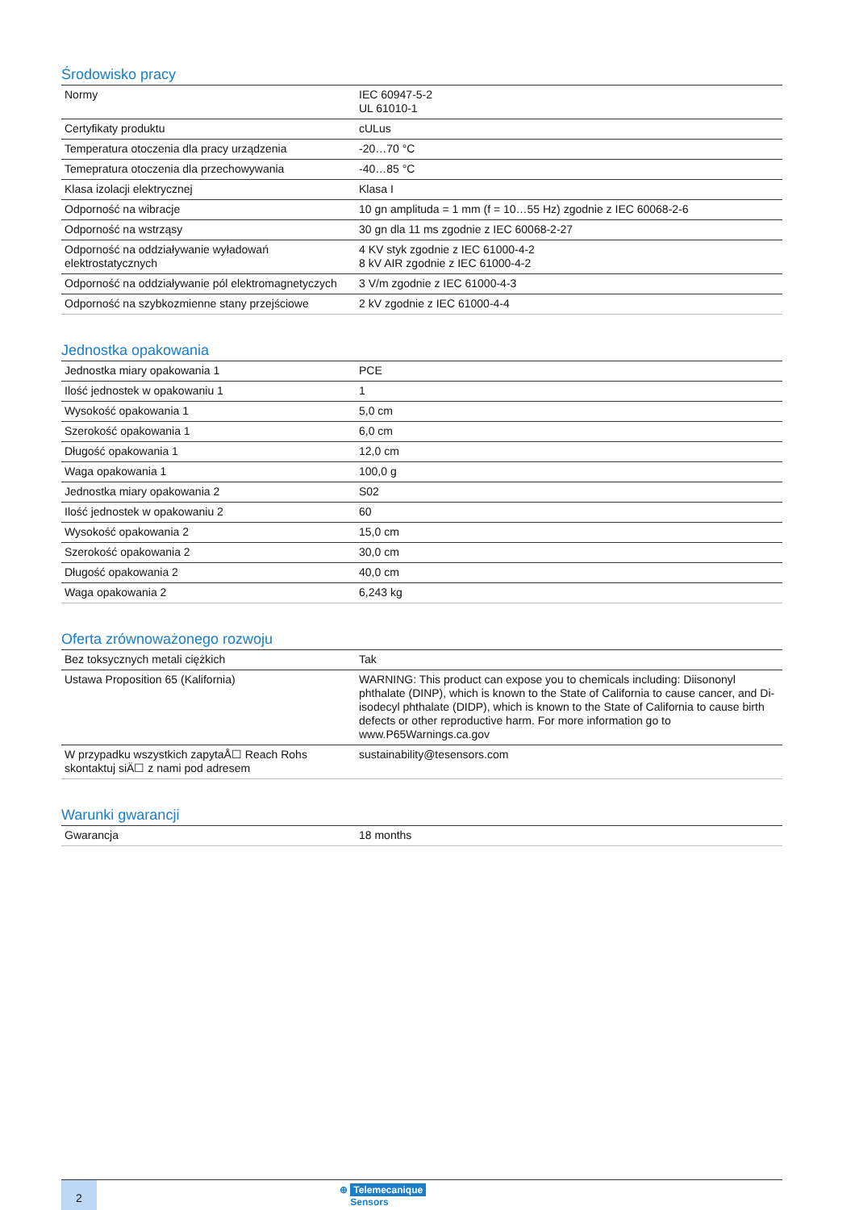Środowisko pracy
| Normy | IEC 60947-5-2 UL 61010-1 |
| Certyfikaty produktu | cULus |
| Temperatura otoczenia dla pracy urządzenia | -20…70 °C |
| Temepratura otoczenia dla przechowywania | -40…85 °C |
| Klasa izolacji elektrycznej | Klasa I |
| Odporność na wibracje | 10 gn amplituda = 1 mm (f = 10…55 Hz) zgodnie z IEC 60068-2-6 |
| Odporność na wstrząsy | 30 gn dla 11 ms zgodnie z IEC 60068-2-27 |
| Odporność na oddziaływanie wyładowań elektrostatycznych | 4 KV styk zgodnie z IEC 61000-4-2 8 kV AIR zgodnie z IEC 61000-4-2 |
| Odporność na oddziaływanie pól elektromagnetyczych | 3 V/m zgodnie z IEC 61000-4-3 |
| Odporność na szybkozmienne stany przejściowe | 2 kV zgodnie z IEC 61000-4-4 |
Jednostka opakowania
| Jednostka miary opakowania 1 | PCE |
| Ilość jednostek w opakowaniu 1 | 1 |
| Wysokość opakowania 1 | 5,0 cm |
| Szerokość opakowania 1 | 6,0 cm |
| Długość opakowania 1 | 12,0 cm |
| Waga opakowania 1 | 100,0 g |
| Jednostka miary opakowania 2 | S02 |
| Ilość jednostek w opakowaniu 2 | 60 |
| Wysokość opakowania 2 | 15,0 cm |
| Szerokość opakowania 2 | 30,0 cm |
| Długość opakowania 2 | 40,0 cm |
| Waga opakowania 2 | 6,243 kg |
Oferta zrównoważonego rozwoju
| Bez toksycznych metali ciężkich | Tak |
| Ustawa Proposition 65 (Kalifornia) | WARNING: This product can expose you to chemicals including: Diisononyl phthalate (DINP), which is known to the State of California to cause cancer, and Di-isodecyl phthalate (DIDP), which is known to the State of California to cause birth defects or other reproductive harm. For more information go to www.P65Warnings.ca.gov |
| W przypadku wszystkich zapytaÅ☐ Reach Rohs skontaktuj siÄ☐ z nami pod adresem | sustainability@tesensors.com |
Warunki gwarancji
| Gwarancja | 18 months |
2
⊕ Telemecanique
Sensors